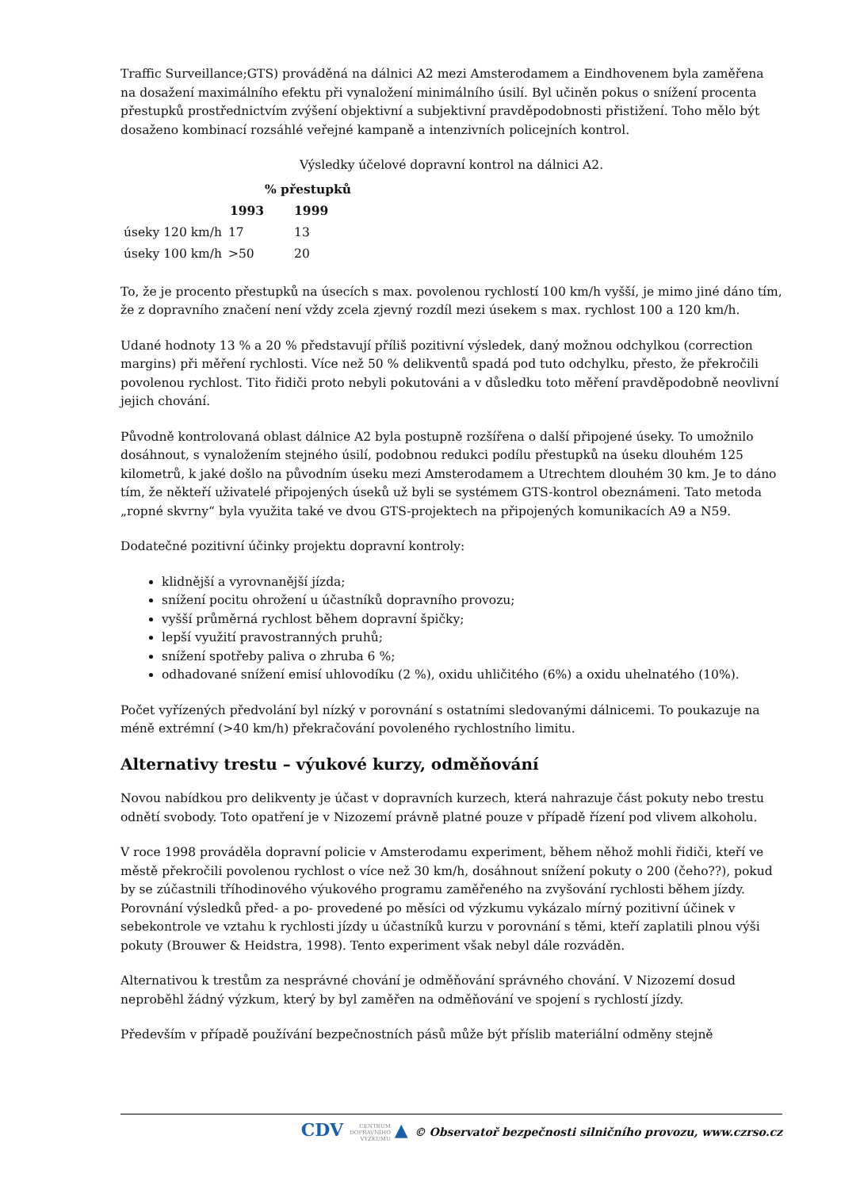Traffic Surveillance;GTS) prováděná na dálnici A2 mezi Amsterodamem a Eindhovenem byla zaměřena na dosažení maximálního efektu při vynaložení minimálního úsilí. Byl učiněn pokus o snížení procenta přestupků prostřednictvím zvýšení objektivní a subjektivní pravděpodobnosti přistižení. Toho mělo být dosaženo kombinací rozsáhlé veřejné kampaně a intenzivních policejních kontrol.
Výsledky účelové dopravní kontrol na dálnici A2.
| | % přestupků | |
| --- | --- | --- |
| | 1993 | 1999 |
| úseky 120 km/h | 17 | 13 |
| úseky 100 km/h | >50 | 20 |
To, že je procento přestupků na úsecích s max. povolenou rychlostí 100 km/h vyšší, je mimo jiné dáno tím, že z dopravního značení není vždy zcela zjevný rozdíl mezi úsekem s max. rychlost 100 a 120 km/h.
Udané hodnoty 13 % a 20 % představují příliš pozitivní výsledek, daný možnou odchylkou (correction margins) při měření rychlosti. Více než 50 % delikventů spadá pod tuto odchylku, přesto, že překročili povolenou rychlost. Tito řidiči proto nebyli pokutováni a v důsledku toto měření pravděpodobně neovlivní jejich chování.
Původně kontrolovaná oblast dálnice A2 byla postupně rozšířena o další připojené úseky. To umožnilo dosáhnout, s vynaložením stejného úsilí, podobnou redukci podílu přestupků na úseku dlouhém 125 kilometrů, k jaké došlo na původním úseku mezi Amsterodamem a Utrechtem dlouhém 30 km. Je to dáno tím, že někteří uživatelé připojených úseků už byli se systémem GTS-kontrol obeznámeni. Tato metoda „ropné skvrny“ byla využita také ve dvou GTS-projektech na připojených komunikacích A9 a N59.
Dodatečné pozitivní účinky projektu dopravní kontroly:
klidnější a vyrovnanější jízda;
snížení pocitu ohrožení u účastníků dopravního provozu;
vyšší průměrná rychlost během dopravní špičky;
lepší využití pravostranných pruhů;
snížení spotřeby paliva o zhruba 6 %;
odhadované snížení emisí uhlovodíku (2 %), oxidu uhličitého (6%) a oxidu uhelnatého (10%).
Počet vyřízených předvolání byl nízký v porovnání s ostatními sledovanými dálnicemi. To poukazuje na méně extrémní (>40 km/h) překračování povoleného rychlostního limitu.
Alternativy trestu – výukové kurzy, odměňování
Novou nabídkou pro delikventy je účast v dopravních kurzech, která nahrazuje část pokuty nebo trestu odnětí svobody. Toto opatření je v Nizozemí právně platné pouze v případě řízení pod vlivem alkoholu.
V roce 1998 prováděla dopravní policie v Amsterodamu experiment, během něhož mohli řidiči, kteří ve městě překročili povolenou rychlost o více než 30 km/h, dosáhnout snížení pokuty o 200 (čeho??), pokud by se zúčastnili tříhodinového výukového programu zaměřeného na zvyšování rychlosti během jízdy. Porovnání výsledků před- a po- provedené po měsíci od výzkumu vykázalo mírný pozitivní účinek v sebekontrole ve vztahu k rychlosti jízdy u účastníků kurzu v porovnání s těmi, kteří zaplatili plnou výši pokuty (Brouwer & Heidstra, 1998). Tento experiment však nebyl dále rozváděn.
Alternativou k trestům za nesprávné chování je odměňování správného chování. V Nizozemí dosud neproběhl žádný výzkum, který by byl zaměřen na odměňování ve spojení s rychlostí jízdy.
Především v případě používání bezpečnostních pásů může být příslib materiální odměny stejně
CDV CENTRUM
DOPRAVNÍHO
VÝZKUMU ▲ © Observatoř bezpečnosti silničního provozu, www.czrso.cz